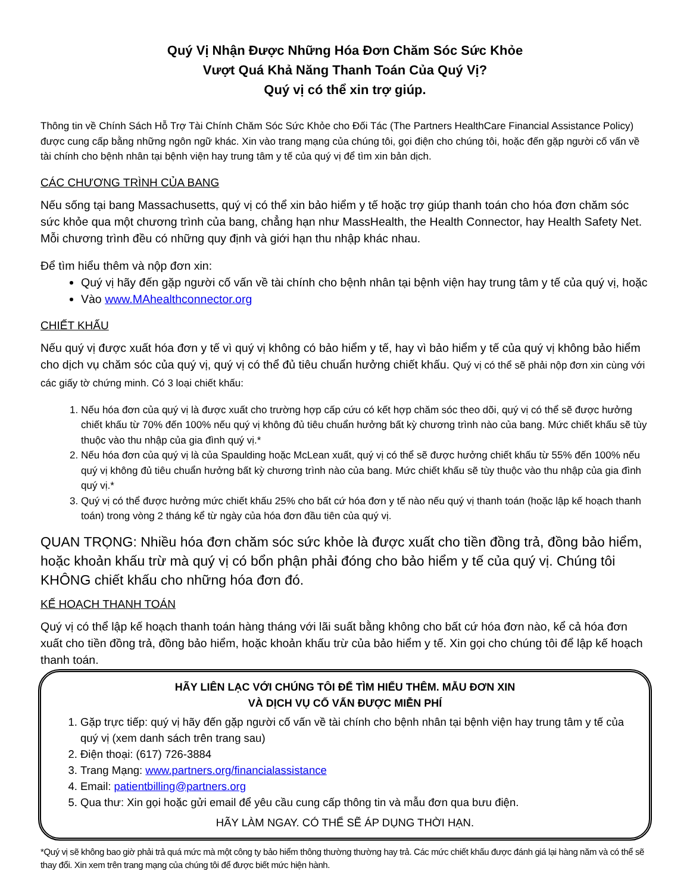Quý Vị Nhận Được Những Hóa Đơn Chăm Sóc Sức Khỏe
Vượt Quá Khả Năng Thanh Toán Của Quý Vị?
Quý vị có thể xin trợ giúp.
Thông tin về Chính Sách Hỗ Trợ Tài Chính Chăm Sóc Sức Khỏe cho Đối Tác (The Partners HealthCare Financial Assistance Policy) được cung cấp bằng những ngôn ngữ khác. Xin vào trang mạng của chúng tôi, gọi điện cho chúng tôi, hoặc đến gặp người cố vấn về tài chính cho bệnh nhân tại bệnh viện hay trung tâm y tế của quý vị để tìm xin bản dịch.
CÁC CHƯƠNG TRÌNH CỦA BANG
Nếu sống tại bang Massachusetts, quý vị có thể xin bảo hiểm y tế hoặc trợ giúp thanh toán cho hóa đơn chăm sóc sức khỏe qua một chương trình của bang, chẳng hạn như MassHealth, the Health Connector, hay Health Safety Net. Mỗi chương trình đều có những quy định và giới hạn thu nhập khác nhau.
Để tìm hiểu thêm và nộp đơn xin:
Quý vị hãy đến gặp người cố vấn về tài chính cho bệnh nhân tại bệnh viện hay trung tâm y tế của quý vị, hoặc
Vào www.MAhealthconnector.org
CHIẾT KHẤU
Nếu quý vị được xuất hóa đơn y tế vì quý vị không có bảo hiểm y tế, hay vì bảo hiểm y tế của quý vị không bảo hiểm cho dịch vụ chăm sóc của quý vị, quý vị có thể đủ tiêu chuẩn hưởng chiết khấu. Quý vị có thể sẽ phải nộp đơn xin cùng với các giấy tờ chứng minh. Có 3 loại chiết khấu:
1. Nếu hóa đơn của quý vị là được xuất cho trường hợp cấp cứu có kết hợp chăm sóc theo dõi, quý vị có thể sẽ được hưởng chiết khấu từ 70% đến 100% nếu quý vị không đủ tiêu chuẩn hưởng bất kỳ chương trình nào của bang. Mức chiết khấu sẽ tùy thuộc vào thu nhập của gia đình quý vị.*
2. Nếu hóa đơn của quý vị là của Spaulding hoặc McLean xuất, quý vị có thể sẽ được hưởng chiết khấu từ 55% đến 100% nếu quý vị không đủ tiêu chuẩn hưởng bất kỳ chương trình nào của bang. Mức chiết khấu sẽ tùy thuộc vào thu nhập của gia đình quý vị.*
3. Quý vị có thể được hưởng mức chiết khấu 25% cho bất cứ hóa đơn y tế nào nếu quý vị thanh toán (hoặc lập kế hoạch thanh toán) trong vòng 2 tháng kể từ ngày của hóa đơn đầu tiên của quý vị.
QUAN TRỌNG: Nhiều hóa đơn chăm sóc sức khỏe là được xuất cho tiền đồng trả, đồng bảo hiểm, hoặc khoản khấu trừ mà quý vị có bổn phận phải đóng cho bảo hiểm y tế của quý vị. Chúng tôi KHÔNG chiết khấu cho những hóa đơn đó.
KẾ HOẠCH THANH TOÁN
Quý vị có thể lập kế hoạch thanh toán hàng tháng với lãi suất bằng không cho bất cứ hóa đơn nào, kể cả hóa đơn xuất cho tiền đồng trả, đồng bảo hiểm, hoặc khoản khấu trừ của bảo hiểm y tế. Xin gọi cho chúng tôi để lập kế hoạch thanh toán.
HÃY LIÊN LẠC VỚI CHÚNG TÔI ĐỂ TÌM HIỂU THÊM. MẪU ĐƠN XIN
VÀ DỊCH VỤ CỐ VẤN ĐƯỢC MIỄN PHÍ
1. Gặp trực tiếp: quý vị hãy đến gặp người cố vấn về tài chính cho bệnh nhân tại bệnh viện hay trung tâm y tế của quý vị (xem danh sách trên trang sau)
2. Điện thoại: (617) 726-3884
3. Trang Mạng: www.partners.org/financialassistance
4. Email: patientbilling@partners.org
5. Qua thư: Xin gọi hoặc gửi email để yêu cầu cung cấp thông tin và mẫu đơn qua bưu điện.
HÃY LÀM NGAY. CÓ THỂ SẼ ÁP DỤNG THỜI HẠN.
*Quý vị sẽ không bao giờ phải trả quá mức mà một công ty bảo hiểm thông thường thường hay trả. Các mức chiết khấu được đánh giá lại hàng năm và có thể sẽ thay đổi. Xin xem trên trang mạng của chúng tôi để được biết mức hiện hành.